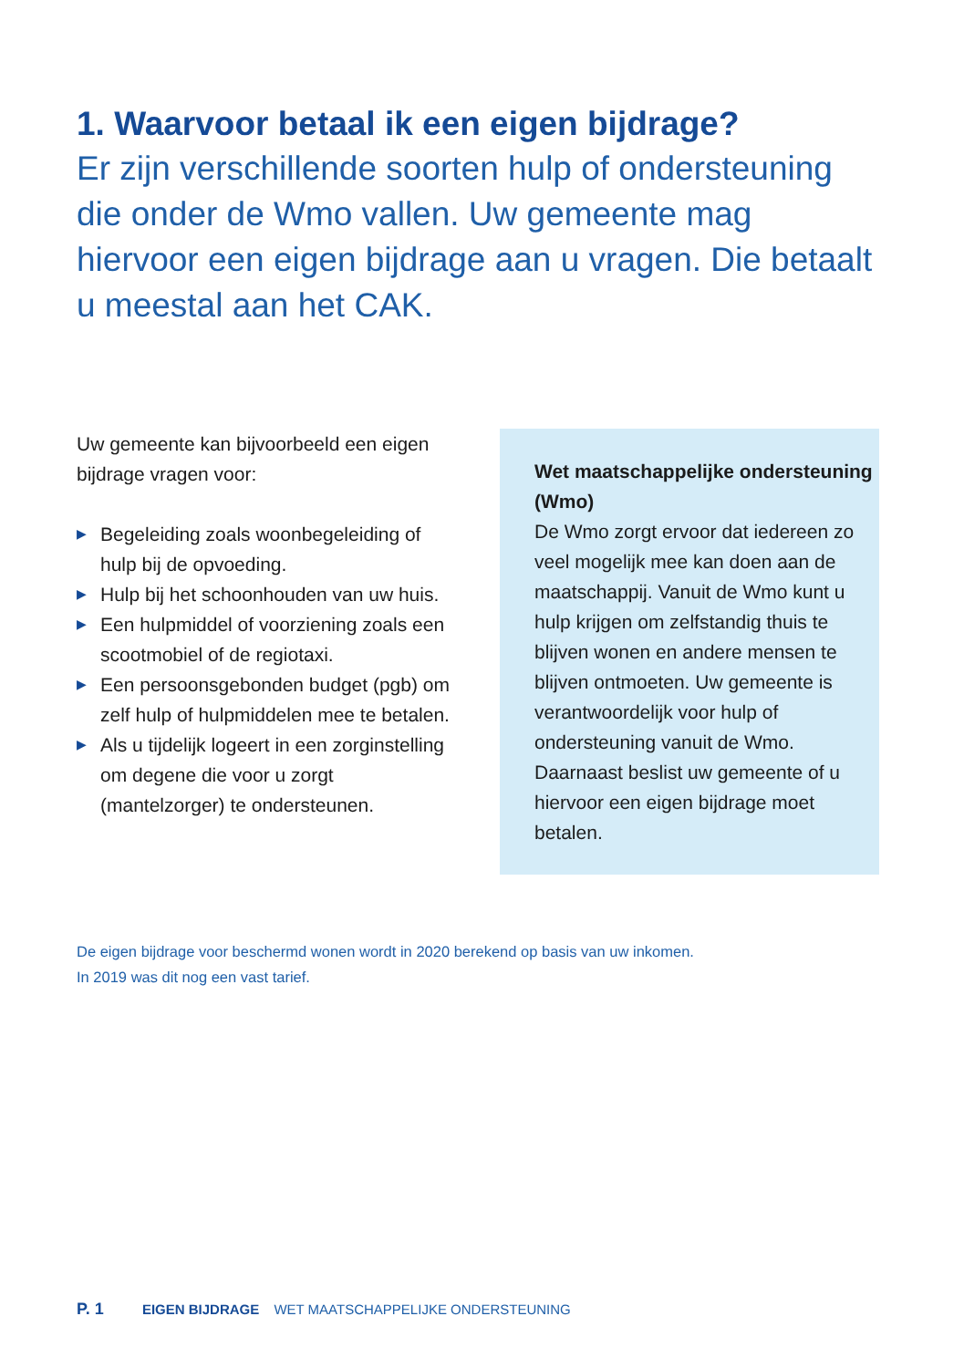1. Waarvoor betaal ik een eigen bijdrage?
Er zijn verschillende soorten hulp of ondersteuning die onder de Wmo vallen. Uw gemeente mag hiervoor een eigen bijdrage aan u vragen. Die betaalt u meestal aan het CAK.
Uw gemeente kan bijvoorbeeld een eigen bijdrage vragen voor:
▶ Begeleiding zoals woonbegeleiding of hulp bij de opvoeding.
▶ Hulp bij het schoonhouden van uw huis.
▶ Een hulpmiddel of voorziening zoals een scootmobiel of de regiotaxi.
▶ Een persoonsgebonden budget (pgb) om zelf hulp of hulpmiddelen mee te betalen.
▶ Als u tijdelijk logeert in een zorginstelling om degene die voor u zorgt (mantelzorger) te ondersteunen.
Wet maatschappelijke ondersteuning (Wmo)
De Wmo zorgt ervoor dat iedereen zo veel mogelijk mee kan doen aan de maatschappij. Vanuit de Wmo kunt u hulp krijgen om zelfstandig thuis te blijven wonen en andere mensen te blijven ontmoeten. Uw gemeente is verantwoordelijk voor hulp of ondersteuning vanuit de Wmo. Daarnaast beslist uw gemeente of u hiervoor een eigen bijdrage moet betalen.
De eigen bijdrage voor beschermd wonen wordt in 2020 berekend op basis van uw inkomen.
In 2019 was dit nog een vast tarief.
P. 1 EIGEN BIJDRAGE WET MAATSCHAPPELIJKE ONDERSTEUNING